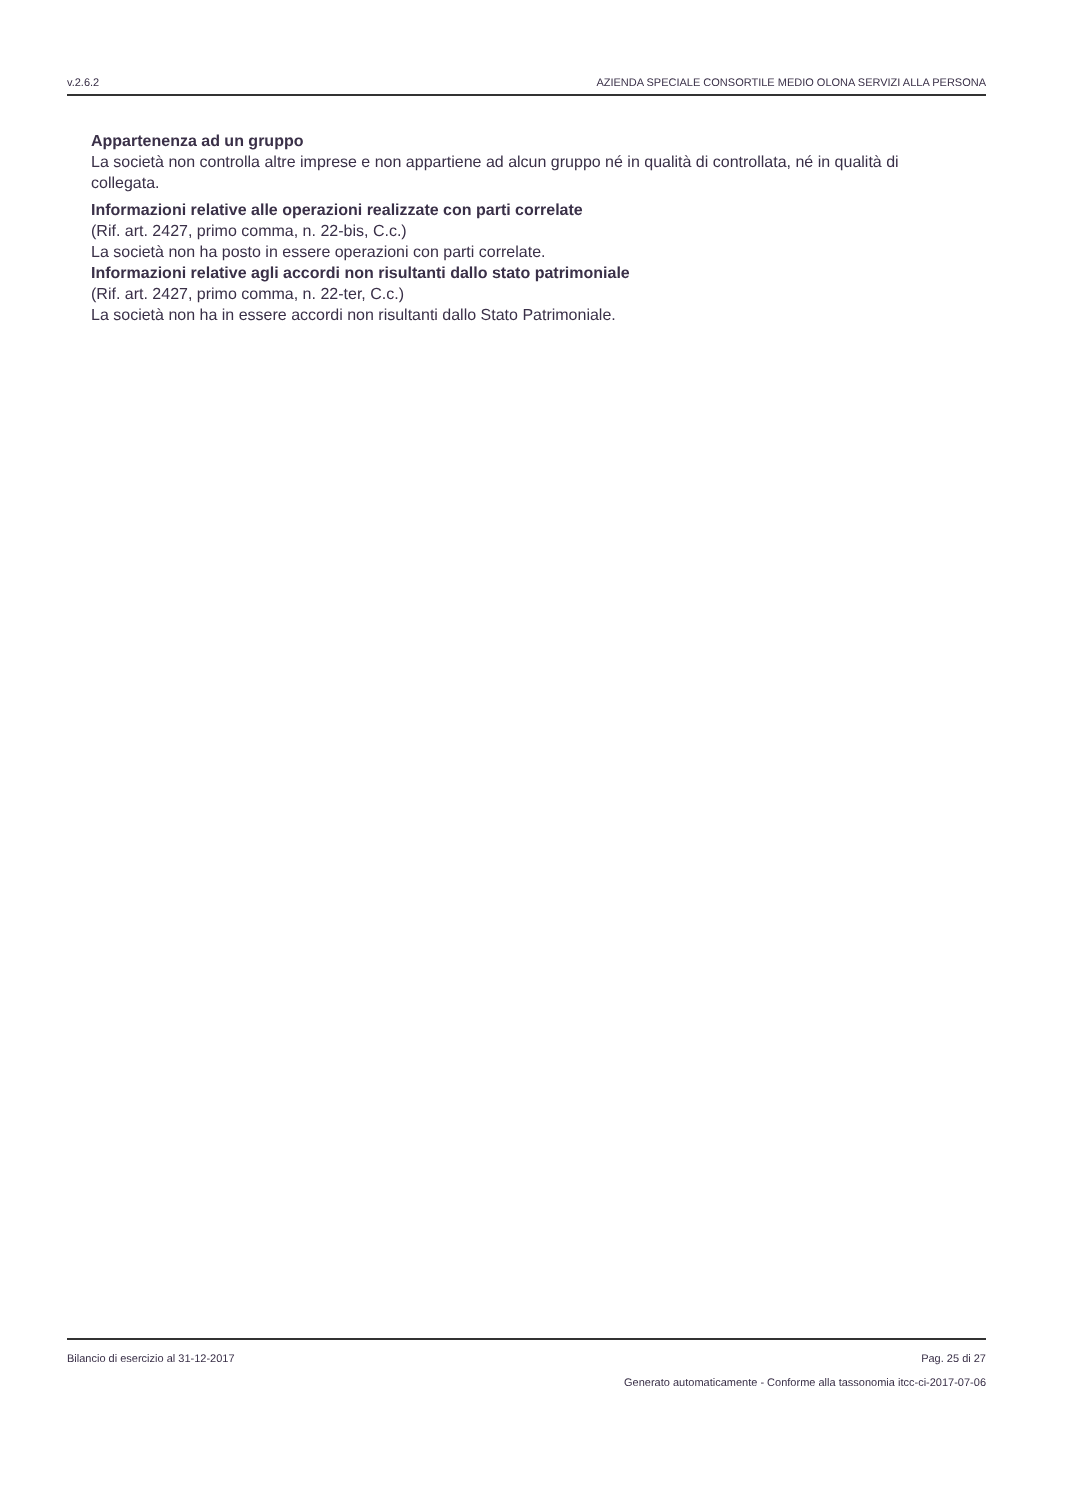v.2.6.2 AZIENDA SPECIALE CONSORTILE MEDIO OLONA SERVIZI ALLA PERSONA
Appartenenza ad un gruppo
La società non controlla altre imprese e non appartiene ad alcun gruppo né in qualità di controllata, né in qualità di collegata.
Informazioni relative alle operazioni realizzate con parti correlate
(Rif. art. 2427, primo comma, n. 22-bis, C.c.)
La società non ha posto in essere operazioni con parti correlate.
Informazioni relative agli accordi non risultanti dallo stato patrimoniale
(Rif. art. 2427, primo comma, n. 22-ter, C.c.)
La società non ha in essere accordi non risultanti dallo Stato Patrimoniale.
Bilancio di esercizio al 31-12-2017 Pag. 25 di 27
Generato automaticamente - Conforme alla tassonomia itcc-ci-2017-07-06